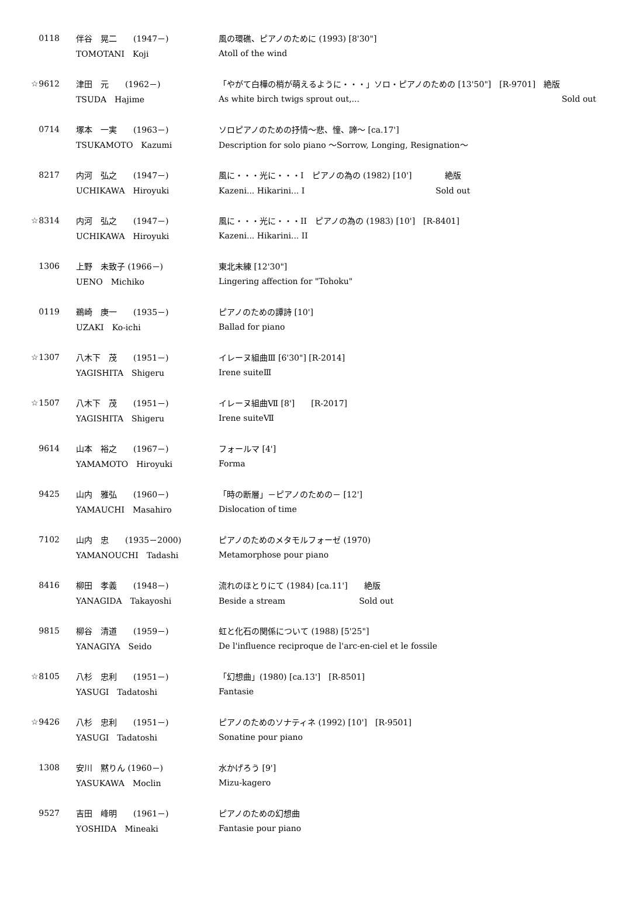| 0118 | 伴谷 晃二 (1947－) | 風の環礁、ピアノのために (1993) [8'30"] |
| | TOMOTANI Koji | Atoll of the wind |
| ☆9612 | 津田 元 (1962－) | 「やがて白樺の梢が萌えるように・・・」ソロ・ピアノのための [13'50"] [R-9701] 絶版 |
| | TSUDA Hajime | As white birch twigs sprout out,... Sold out |
| 0714 | 塚本 一実 (1963－) | ソロピアノのための抒情～悲、憧、諦～ [ca.17'] |
| | TSUKAMOTO Kazumi | Description for solo piano ～Sorrow, Longing, Resignation～ |
| 8217 | 内河 弘之 (1947－) | 風に・・・光に・・・I ピアノの為の (1982) [10'] 絶版 |
| | UCHIKAWA Hiroyuki | Kazeni... Hikarini... I Sold out |
| ☆8314 | 内河 弘之 (1947－) | 風に・・・光に・・・II ピアノの為の (1983) [10'] [R-8401] |
| | UCHIKAWA Hiroyuki | Kazeni... Hikarini... II |
| 1306 | 上野 未致子 (1966－) | 東北未練 [12'30"] |
| | UENO Michiko | Lingering affection for "Tohoku" |
| 0119 | 鵜崎 庚一 (1935－) | ピアノのための譚詩 [10'] |
| | UZAKI Ko-ichi | Ballad for piano |
| ☆1307 | 八木下 茂 (1951－) | イレーヌ組曲Ⅲ [6'30"] [R-2014] |
| | YAGISHITA Shigeru | Irene suiteⅢ |
| ☆1507 | 八木下 茂 (1951－) | イレーヌ組曲Ⅶ [8'] [R-2017] |
| | YAGISHITA Shigeru | Irene suiteⅦ |
| 9614 | 山本 裕之 (1967－) | フォールマ [4'] |
| | YAMAMOTO Hiroyuki | Forma |
| 9425 | 山内 雅弘 (1960－) | 「時の断層」－ピアノのための－ [12'] |
| | YAMAUCHI Masahiro | Dislocation of time |
| 7102 | 山内 忠 (1935－2000) | ピアノのためのメタモルフォーゼ (1970) |
| | YAMANOUCHI Tadashi | Metamorphose pour piano |
| 8416 | 柳田 孝義 (1948－) | 流れのほとりにて (1984) [ca.11'] 絶版 |
| | YANAGIDA Takayoshi | Beside a stream Sold out |
| 9815 | 柳谷 清道 (1959－) | 虹と化石の関係について (1988) [5'25"] |
| | YANAGIYA Seido | De l'influence reciproque de l'arc-en-ciel et le fossile |
| ☆8105 | 八杉 忠利 (1951－) | 「幻想曲」(1980) [ca.13'] [R-8501] |
| | YASUGI Tadatoshi | Fantasie |
| ☆9426 | 八杉 忠利 (1951－) | ピアノのためのソナティネ (1992) [10'] [R-9501] |
| | YASUGI Tadatoshi | Sonatine pour piano |
| 1308 | 安川 黙りん (1960－) | 水かげろう [9'] |
| | YASUKAWA Moclin | Mizu-kagero |
| 9527 | 吉田 峰明 (1961－) | ピアノのための幻想曲 |
| | YOSHIDA Mineaki | Fantasie pour piano |